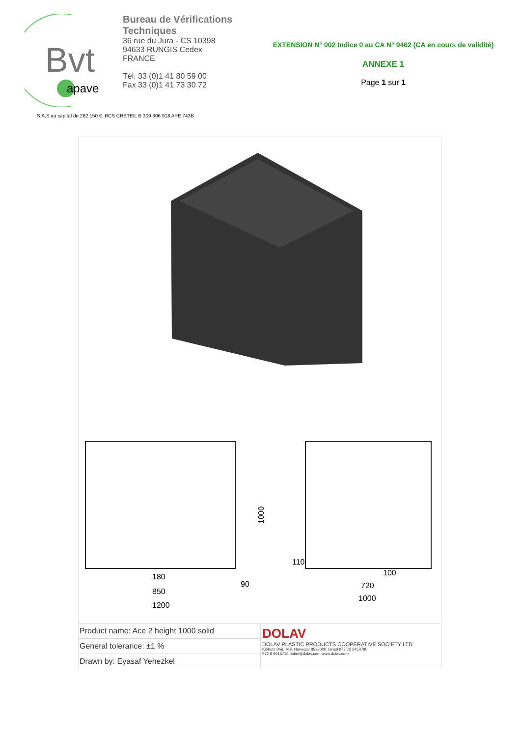Bvt
apave
Bureau de Vérifications Techniques
36 rue du Jura - CS 10398
94633 RUNGIS Cedex
FRANCE
Tél. 33 (0)1 41 80 59 00
Fax 33 (0)1 41 73 30 72
EXTENSION N° 002 Indice 0 au CA N° 9462 (CA en cours de validité)
ANNEXE 1
Page 1 sur 1
S.A.S au capital de 282 150 €. RCS CRETEIL B 309 306 918 APE 743B
180
850
1200
1000
90
110
100
720
1000
| Product name: Ace 2 height 1000 solid | DOLAV DOLAV PLASTIC PRODUCTS COOPERATIVE SOCIETY LTD Kibbutz Dvir, M.P. Hanegav 8532000, Israel 972 72 2450780 972 8 9918710 dolav@dolav.com www.dolav.com |
| General tolerance: ±1 % | |
| Drawn by: Eyasaf Yehezkel | |